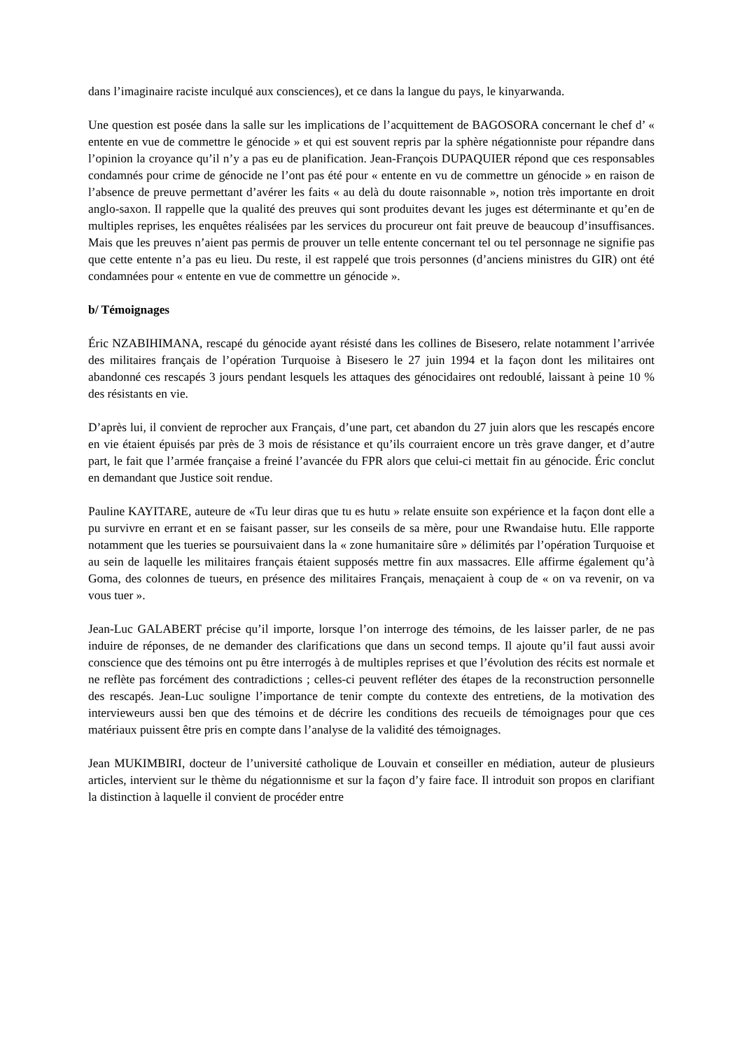dans l’imaginaire raciste inculqué aux consciences), et ce dans la langue du pays, le kinyarwanda.
Une question est posée dans la salle sur les implications de l’acquittement de BAGOSORA concernant le chef d’ « entente en vue de commettre le génocide » et qui est souvent repris par la sphère négationniste pour répandre dans l’opinion la croyance qu’il n’y a pas eu de planification. Jean-François DUPAQUIER répond que ces responsables condamnés pour crime de génocide ne l’ont pas été pour « entente en vu de commettre un génocide » en raison de l’absence de preuve permettant d’avérer les faits « au delà du doute raisonnable », notion très importante en droit anglo-saxon. Il rappelle que la qualité des preuves qui sont produites devant les juges est déterminante et qu’en de multiples reprises, les enquêtes réalisées par les services du procureur ont fait preuve de beaucoup d’insuffisances. Mais que les preuves n’aient pas permis de prouver un telle entente concernant tel ou tel personnage ne signifie pas que cette entente n’a pas eu lieu. Du reste, il est rappelé que trois personnes (d’anciens ministres du GIR) ont été condamnées pour « entente en vue de commettre un génocide ».
b/ Témoignages
Éric NZABIHIMANA, rescapé du génocide ayant résisté dans les collines de Bisesero, relate notamment l’arrivée des militaires français de l’opération Turquoise à Bisesero le 27 juin 1994 et la façon dont les militaires ont abandonné ces rescapés 3 jours pendant lesquels les attaques des génocidaires ont redoublé, laissant à peine 10 % des résistants en vie.
D’après lui, il convient de reprocher aux Français, d’une part, cet abandon du 27 juin alors que les rescapés encore en vie étaient épuisés par près de 3 mois de résistance et qu’ils courraient encore un très grave danger, et d’autre part, le fait que l’armée française a freiné l’avancée du FPR alors que celui-ci mettait fin au génocide. Éric conclut en demandant que Justice soit rendue.
Pauline KAYITARE, auteure de «Tu leur diras que tu es hutu » relate ensuite son expérience et la façon dont elle a pu survivre en errant et en se faisant passer, sur les conseils de sa mère, pour une Rwandaise hutu. Elle rapporte notamment que les tueries se poursuivaient dans la « zone humanitaire sûre » délimités par l’opération Turquoise et au sein de laquelle les militaires français étaient supposés mettre fin aux massacres. Elle affirme également qu’à Goma, des colonnes de tueurs, en présence des militaires Français, menaçaient à coup de « on va revenir, on va vous tuer ».
Jean-Luc GALABERT précise qu’il importe, lorsque l’on interroge des témoins, de les laisser parler, de ne pas induire de réponses, de ne demander des clarifications que dans un second temps. Il ajoute qu’il faut aussi avoir conscience que des témoins ont pu être interrogés à de multiples reprises et que l’évolution des récits est normale et ne reflète pas forcément des contradictions ; celles-ci peuvent refléter des étapes de la reconstruction personnelle des rescapés. Jean-Luc souligne l’importance de tenir compte du contexte des entretiens, de la motivation des intervieweurs aussi ben que des témoins et de décrire les conditions des recueils de témoignages pour que ces matériaux puissent être pris en compte dans l’analyse de la validité des témoignages.
Jean MUKIMBIRI, docteur de l’université catholique de Louvain et conseiller en médiation, auteur de plusieurs articles, intervient sur le thème du négationnisme et sur la façon d’y faire face. Il introduit son propos en clarifiant la distinction à laquelle il convient de procéder entre